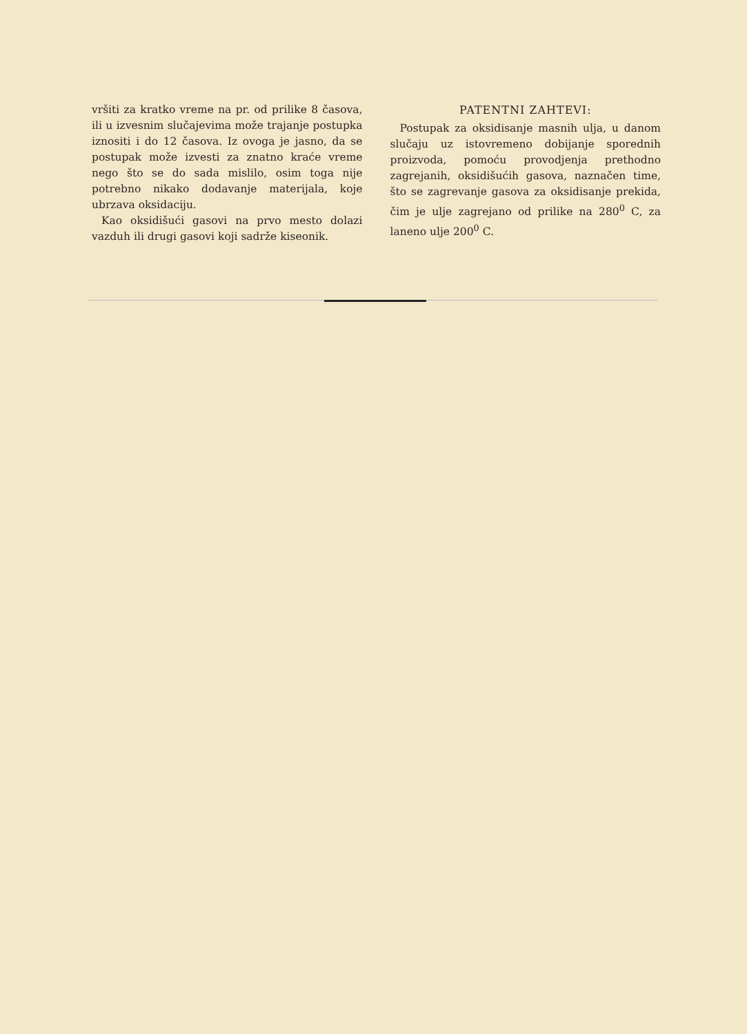vršiti za kratko vreme na pr. od prilike 8 časova, ili u izvesnim slučajevima može trajanje postupka iznositi i do 12 časova. Iz ovoga je jasno, da se postupak može izvesti za znatno kraće vreme nego što se do sada mislilo, osim toga nije potrebno nikako dodavanje materijala, koje ubrzava oksidaciju.
Kao oksidišući gasovi na prvo mesto dolazi vazduh ili drugi gasovi koji sadrže kiseonik.
PATENTNI ZAHTEVI:
Postupak za oksidisanje masnih ulja, u danom slučaju uz istovremeno dobijanje sporednih proizvoda, pomoću provodjenja prethodno zagrejanih, oksidišućih gasova, naznačen time, što se zagrevanje gasova za oksidisanje prekida, čim je ulje zagrejano od prilike na 280<sup>0</sup> C, za laneno ulje 200<sup>0</sup> C.